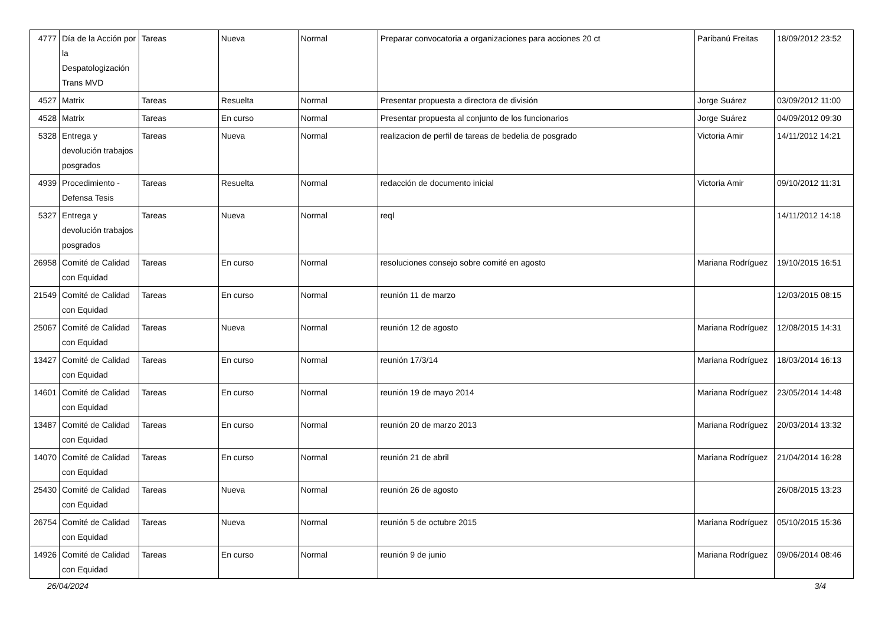| 4777 | Día de la Acción por la Despatologización Trans MVD | Tareas | Nueva | Normal | Preparar convocatoria a organizaciones para acciones 20 ct | Paribanú Freitas | 18/09/2012 23:52 |
| 4527 | Matrix | Tareas | Resuelta | Normal | Presentar propuesta a directora de división | Jorge Suárez | 03/09/2012 11:00 |
| 4528 | Matrix | Tareas | En curso | Normal | Presentar propuesta al conjunto de los funcionarios | Jorge Suárez | 04/09/2012 09:30 |
| 5328 | Entrega y devolución trabajos posgrados | Tareas | Nueva | Normal | realizacion de perfil de tareas de bedelia de posgrado | Victoria Amir | 14/11/2012 14:21 |
| 4939 | Procedimiento - Defensa Tesis | Tareas | Resuelta | Normal | redacción de documento inicial | Victoria Amir | 09/10/2012 11:31 |
| 5327 | Entrega y devolución trabajos posgrados | Tareas | Nueva | Normal | reql | | 14/11/2012 14:18 |
| 26958 | Comité de Calidad con Equidad | Tareas | En curso | Normal | resoluciones consejo sobre comité en agosto | Mariana Rodríguez | 19/10/2015 16:51 |
| 21549 | Comité de Calidad con Equidad | Tareas | En curso | Normal | reunión 11 de marzo | | 12/03/2015 08:15 |
| 25067 | Comité de Calidad con Equidad | Tareas | Nueva | Normal | reunión 12 de agosto | Mariana Rodríguez | 12/08/2015 14:31 |
| 13427 | Comité de Calidad con Equidad | Tareas | En curso | Normal | reunión 17/3/14 | Mariana Rodríguez | 18/03/2014 16:13 |
| 14601 | Comité de Calidad con Equidad | Tareas | En curso | Normal | reunión 19 de mayo 2014 | Mariana Rodríguez | 23/05/2014 14:48 |
| 13487 | Comité de Calidad con Equidad | Tareas | En curso | Normal | reunión 20 de marzo 2013 | Mariana Rodríguez | 20/03/2014 13:32 |
| 14070 | Comité de Calidad con Equidad | Tareas | En curso | Normal | reunión 21 de abril | Mariana Rodríguez | 21/04/2014 16:28 |
| 25430 | Comité de Calidad con Equidad | Tareas | Nueva | Normal | reunión 26 de agosto | | 26/08/2015 13:23 |
| 26754 | Comité de Calidad con Equidad | Tareas | Nueva | Normal | reunión 5 de octubre 2015 | Mariana Rodríguez | 05/10/2015 15:36 |
| 14926 | Comité de Calidad con Equidad | Tareas | En curso | Normal | reunión 9 de junio | Mariana Rodríguez | 09/06/2014 08:46 |
26/04/2024 3/4